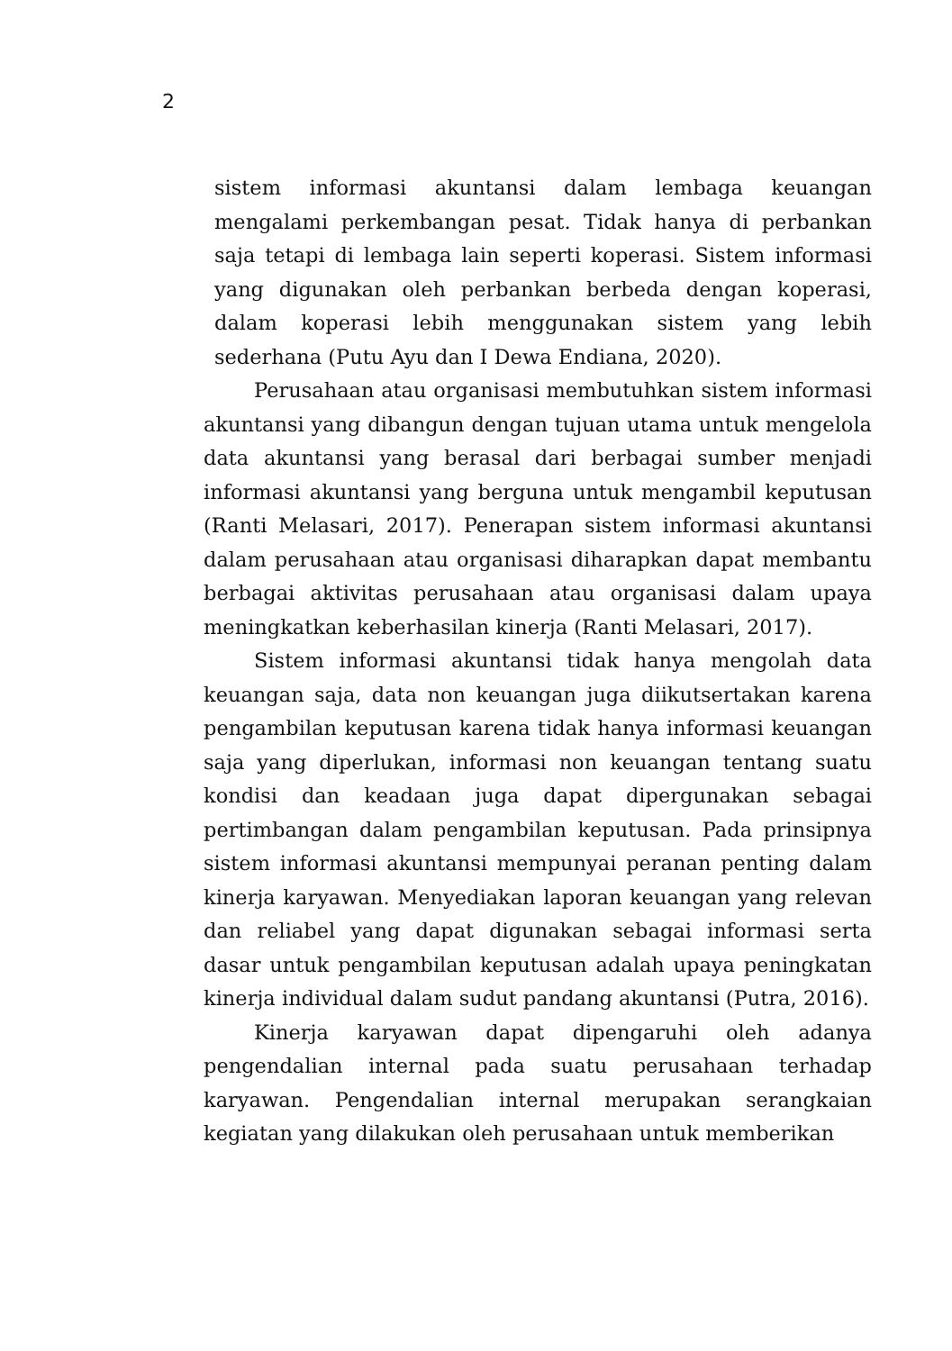2
sistem informasi akuntansi dalam lembaga keuangan mengalami perkembangan pesat. Tidak hanya di perbankan saja tetapi di lembaga lain seperti koperasi. Sistem informasi yang digunakan oleh perbankan berbeda dengan koperasi, dalam koperasi lebih menggunakan sistem yang lebih sederhana (Putu Ayu dan I Dewa Endiana, 2020).
Perusahaan atau organisasi membutuhkan sistem informasi akuntansi yang dibangun dengan tujuan utama untuk mengelola data akuntansi yang berasal dari berbagai sumber menjadi informasi akuntansi yang berguna untuk mengambil keputusan (Ranti Melasari, 2017). Penerapan sistem informasi akuntansi dalam perusahaan atau organisasi diharapkan dapat membantu berbagai aktivitas perusahaan atau organisasi dalam upaya meningkatkan keberhasilan kinerja (Ranti Melasari, 2017).
Sistem informasi akuntansi tidak hanya mengolah data keuangan saja, data non keuangan juga diikutsertakan karena pengambilan keputusan karena tidak hanya informasi keuangan saja yang diperlukan, informasi non keuangan tentang suatu kondisi dan keadaan juga dapat dipergunakan sebagai pertimbangan dalam pengambilan keputusan. Pada prinsipnya sistem informasi akuntansi mempunyai peranan penting dalam kinerja karyawan. Menyediakan laporan keuangan yang relevan dan reliabel yang dapat digunakan sebagai informasi serta dasar untuk pengambilan keputusan adalah upaya peningkatan kinerja individual dalam sudut pandang akuntansi (Putra, 2016).
Kinerja karyawan dapat dipengaruhi oleh adanya pengendalian internal pada suatu perusahaan terhadap karyawan. Pengendalian internal merupakan serangkaian kegiatan yang dilakukan oleh perusahaan untuk memberikan